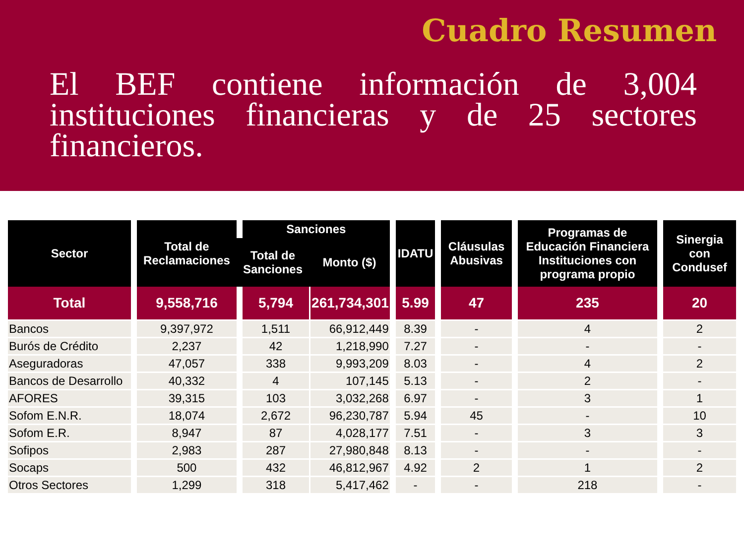Cuadro Resumen
El BEF contiene información de 3,004 instituciones financieras y de 25 sectores financieros.
| Sector | Total de Reclamaciones | Sanciones | | IDATU | Cláusulas Abusivas | Programas de Educación Financiera Instituciones con programa propio | Sinergia con Condusef |
| --- | --- | --- | --- | --- | --- | --- | --- |
| | | Total de Sanciones | Monto ($) | | | | |
| Total | 9,558,716 | 5,794 | 261,734,301 | 5.99 | 47 | 235 | 20 |
| Bancos | 9,397,972 | 1,511 | 66,912,449 | 8.39 | - | 4 | 2 |
| Burós de Crédito | 2,237 | 42 | 1,218,990 | 7.27 | - | - | - |
| Aseguradoras | 47,057 | 338 | 9,993,209 | 8.03 | - | 4 | 2 |
| Bancos de Desarrollo | 40,332 | 4 | 107,145 | 5.13 | - | 2 | - |
| AFORES | 39,315 | 103 | 3,032,268 | 6.97 | - | 3 | 1 |
| Sofom E.N.R. | 18,074 | 2,672 | 96,230,787 | 5.94 | 45 | - | 10 |
| Sofom E.R. | 8,947 | 87 | 4,028,177 | 7.51 | - | 3 | 3 |
| Sofipos | 2,983 | 287 | 27,980,848 | 8.13 | - | - | - |
| Socaps | 500 | 432 | 46,812,967 | 4.92 | 2 | 1 | 2 |
| Otros Sectores | 1,299 | 318 | 5,417,462 | - | - | 218 | - |